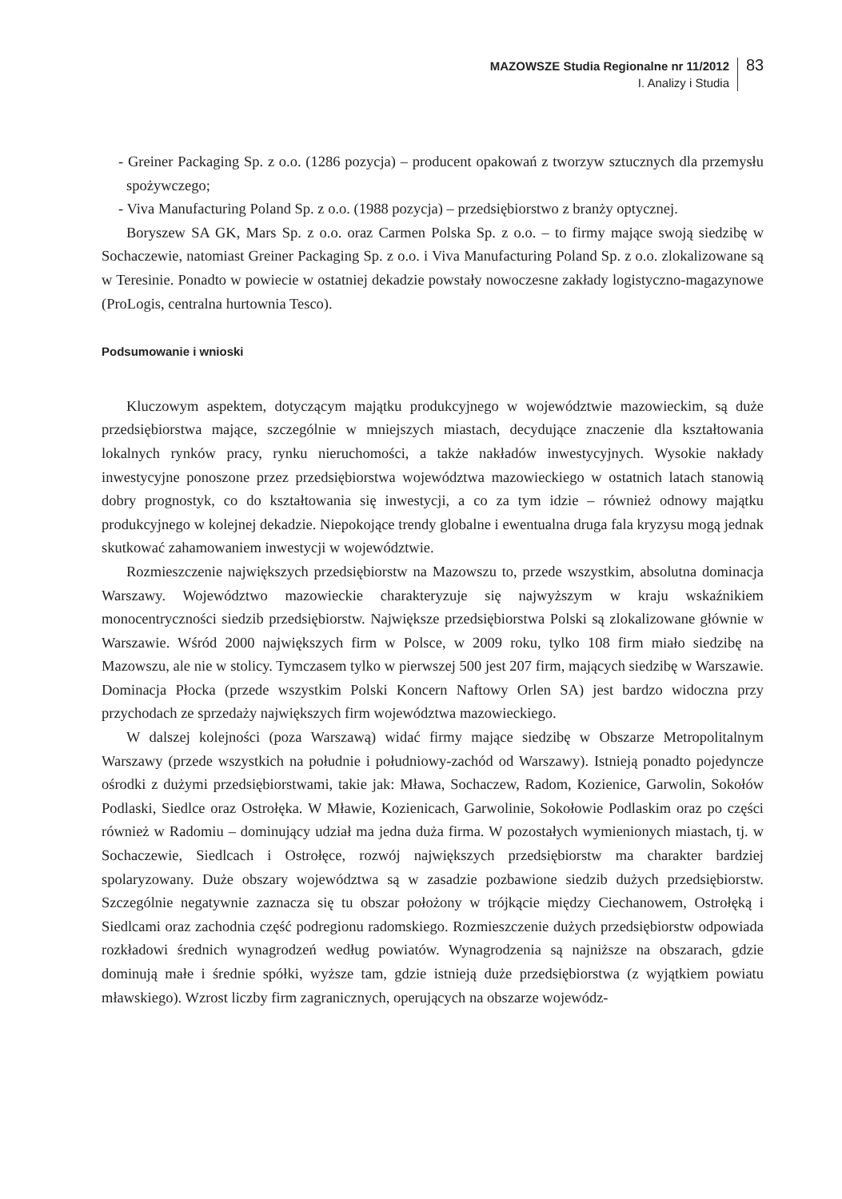MAZOWSZE Studia Regionalne nr 11/2012
I. Analizy i Studia
83
- Greiner Packaging Sp. z o.o. (1286 pozycja) – producent opakowań z tworzyw sztucznych dla przemysłu spożywczego;
- Viva Manufacturing Poland Sp. z o.o. (1988 pozycja) – przedsiębiorstwo z branży optycznej.
Boryszew SA GK, Mars Sp. z o.o. oraz Carmen Polska Sp. z o.o. – to firmy mające swoją siedzibę w Sochaczewie, natomiast Greiner Packaging Sp. z o.o. i Viva Manufacturing Poland Sp. z o.o. zlokalizowane są w Teresinie. Ponadto w powiecie w ostatniej dekadzie powstały nowoczesne zakłady logistyczno-magazynowe (ProLogis, centralna hurtownia Tesco).
Podsumowanie i wnioski
Kluczowym aspektem, dotyczącym majątku produkcyjnego w województwie mazowieckim, są duże przedsiębiorstwa mające, szczególnie w mniejszych miastach, decydujące znaczenie dla kształtowania lokalnych rynków pracy, rynku nieruchomości, a także nakładów inwestycyjnych. Wysokie nakłady inwestycyjne ponoszone przez przedsiębiorstwa województwa mazowieckiego w ostatnich latach stanowią dobry prognostyk, co do kształtowania się inwestycji, a co za tym idzie – również odnowy majątku produkcyjnego w kolejnej dekadzie. Niepokojące trendy globalne i ewentualna druga fala kryzysu mogą jednak skutkować zahamowaniem inwestycji w województwie.
Rozmieszczenie największych przedsiębiorstw na Mazowszu to, przede wszystkim, absolutna dominacja Warszawy. Województwo mazowieckie charakteryzuje się najwyższym w kraju wskaźnikiem monocentryczności siedzib przedsiębiorstw. Największe przedsiębiorstwa Polski są zlokalizowane głównie w Warszawie. Wśród 2000 największych firm w Polsce, w 2009 roku, tylko 108 firm miało siedzibę na Mazowszu, ale nie w stolicy. Tymczasem tylko w pierwszej 500 jest 207 firm, mających siedzibę w Warszawie. Dominacja Płocka (przede wszystkim Polski Koncern Naftowy Orlen SA) jest bardzo widoczna przy przychodach ze sprzedaży największych firm województwa mazowieckiego.
W dalszej kolejności (poza Warszawą) widać firmy mające siedzibę w Obszarze Metropolitalnym Warszawy (przede wszystkich na południe i południowy-zachód od Warszawy). Istnieją ponadto pojedyncze ośrodki z dużymi przedsiębiorstwami, takie jak: Mława, Sochaczew, Radom, Kozienice, Garwolin, Sokołów Podlaski, Siedlce oraz Ostrołęka. W Mławie, Kozienicach, Garwolinie, Sokołowie Podlaskim oraz po części również w Radomiu – dominujący udział ma jedna duża firma. W pozostałych wymienionych miastach, tj. w Sochaczewie, Siedlcach i Ostrołęce, rozwój największych przedsiębiorstw ma charakter bardziej spolaryzowany. Duże obszary województwa są w zasadzie pozbawione siedzib dużych przedsiębiorstw. Szczególnie negatywnie zaznacza się tu obszar położony w trójkącie między Ciechanowem, Ostrołęką i Siedlcami oraz zachodnia część podregionu radomskiego. Rozmieszczenie dużych przedsiębiorstw odpowiada rozkładowi średnich wynagrodzeń według powiatów. Wynagrodzenia są najniższe na obszarach, gdzie dominują małe i średnie spółki, wyższe tam, gdzie istnieją duże przedsiębiorstwa (z wyjątkiem powiatu mławskiego). Wzrost liczby firm zagranicznych, operujących na obszarze wojewódz-